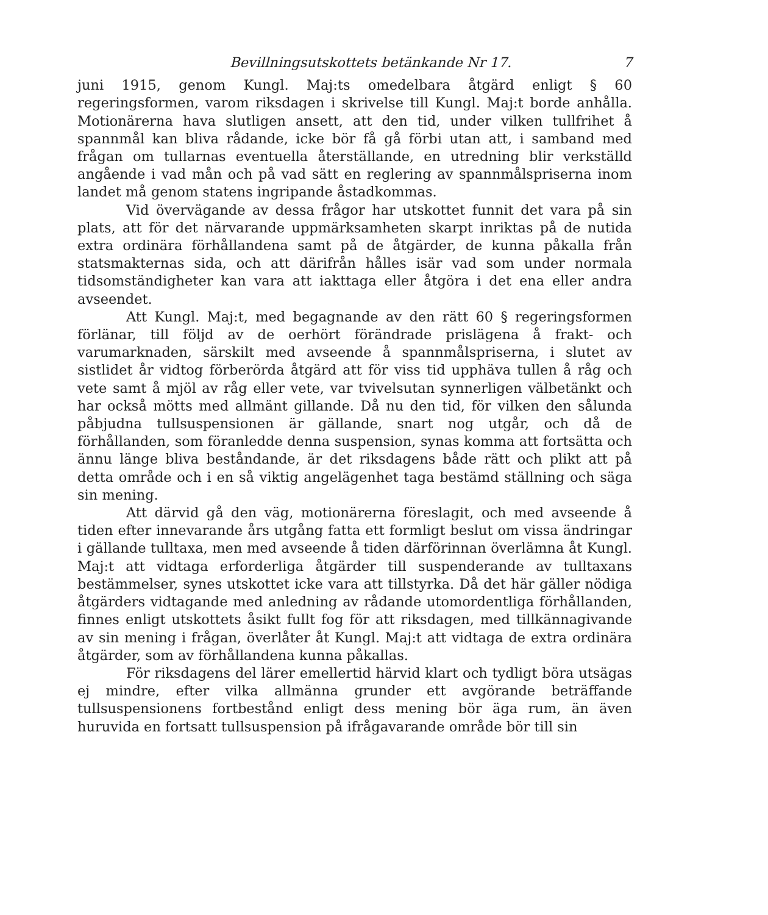Bevillningsutskottets betänkande Nr 17. 7
juni 1915, genom Kungl. Maj:ts omedelbara åtgärd enligt § 60 regeringsformen, varom riksdagen i skrivelse till Kungl. Maj:t borde anhålla. Motionärerna hava slutligen ansett, att den tid, under vilken tullfrihet å spannmål kan bliva rådande, icke bör få gå förbi utan att, i samband med frågan om tullarnas eventuella återställande, en utredning blir verkställd angående i vad mån och på vad sätt en reglering av spannmålspriserna inom landet må genom statens ingripande åstadkommas.
Vid övervägande av dessa frågor har utskottet funnit det vara på sin plats, att för det närvarande uppmärksamheten skarpt inriktas på de nutida extra ordinära förhållandena samt på de åtgärder, de kunna påkalla från statsmakternas sida, och att därifrån hålles isär vad som under normala tidsomständigheter kan vara att iakttaga eller åtgöra i det ena eller andra avseendet.
Att Kungl. Maj:t, med begagnande av den rätt 60 § regeringsformen förlänar, till följd av de oerhört förändrade prislägena å frakt- och varumarknaden, särskilt med avseende å spannmålspriserna, i slutet av sistlidet år vidtog förberörda åtgärd att för viss tid upphäva tullen å råg och vete samt å mjöl av råg eller vete, var tvivelsutan synnerligen välbetänkt och har också mötts med allmänt gillande. Då nu den tid, för vilken den sålunda påbjudna tullsuspensionen är gällande, snart nog utgår, och då de förhållanden, som föranledde denna suspension, synas komma att fortsätta och ännu länge bliva beståndande, är det riksdagens både rätt och plikt att på detta område och i en så viktig angelägenhet taga bestämd ställning och säga sin mening.
Att därvid gå den väg, motionärerna föreslagit, och med avseende å tiden efter innevarande års utgång fatta ett formligt beslut om vissa ändringar i gällande tulltaxa, men med avseende å tiden därförinnan överlämna åt Kungl. Maj:t att vidtaga erforderliga åtgärder till suspenderande av tulltaxans bestämmelser, synes utskottet icke vara att tillstyrka. Då det här gäller nödiga åtgärders vidtagande med anledning av rådande utomordentliga förhållanden, finnes enligt utskottets åsikt fullt fog för att riksdagen, med tillkännagivande av sin mening i frågan, överlåter åt Kungl. Maj:t att vidtaga de extra ordinära åtgärder, som av förhållandena kunna påkallas.
För riksdagens del lärer emellertid härvid klart och tydligt böra utsägas ej mindre, efter vilka allmänna grunder ett avgörande beträffande tullsuspensionens fortbestånd enligt dess mening bör äga rum, än även huruvida en fortsatt tullsuspension på ifrågavarande område bör till sin